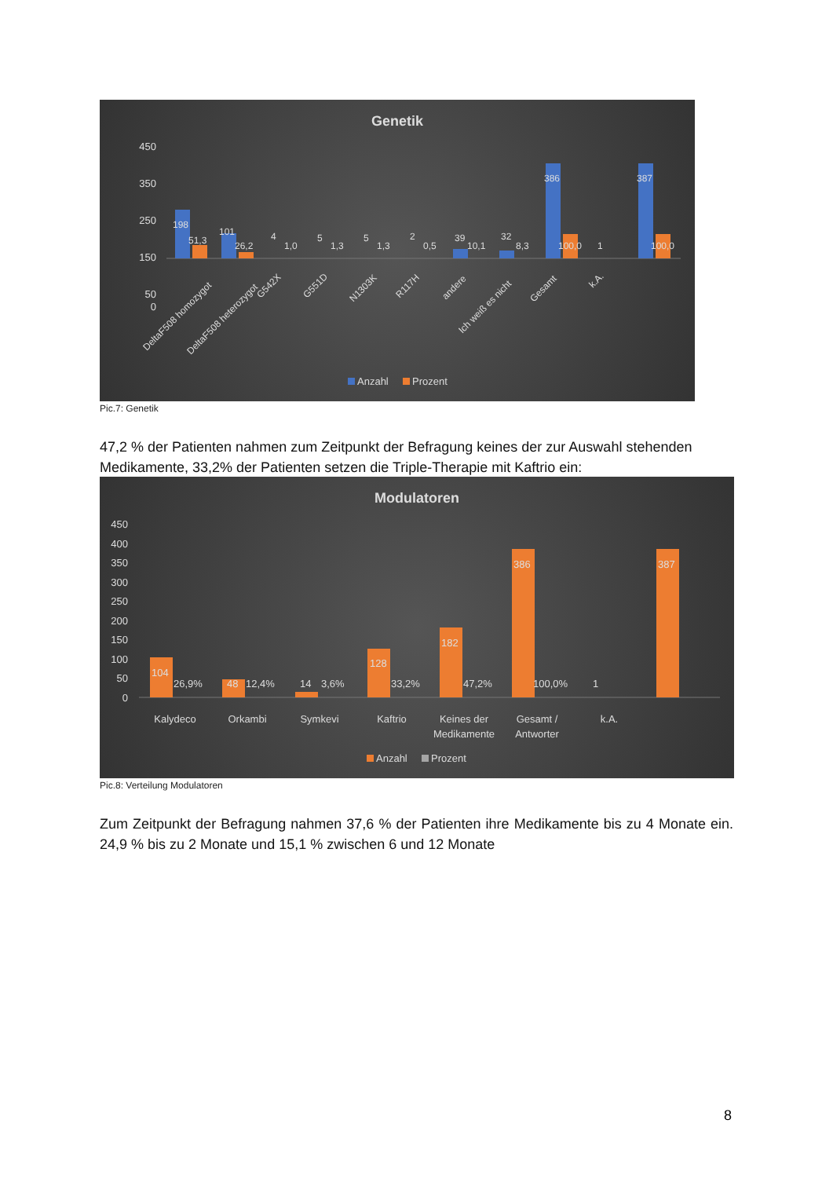Genetik
450
350
250
150
50
0
198
51,3
101
26,2
4
1,0
5
1,3
5
1,3
2
0,5
39
10,1
32
8,3
386
100,0
1
387
100,0
DeltaF508 homozygot
DeltaF508 heterozygot
G542X
G551D
N1303K
R117H
andere
Ich weiß es nicht
Gesamt
k.A.
Anzahl
Prozent
Pic.7: Genetik
47,2 % der Patienten nahmen zum Zeitpunkt der Befragung keines der zur Auswahl stehenden Medikamente, 33,2% der Patienten setzen die Triple-Therapie mit Kaftrio ein:
Modulatoren
450
400
350
300
250
200
150
100
50
0
104
26,9%
48
12,4%
14
3,6%
128
33,2%
182
47,2%
386
100,0%
1
387
Kalydeco
Orkambi
Symkevi
Kaftrio
Keines der
Medikamente
Gesamt /
Antworter
k.A.
Anzahl
Prozent
Pic.8: Verteilung Modulatoren
Zum Zeitpunkt der Befragung nahmen 37,6 % der Patienten ihre Medikamente bis zu 4 Monate ein. 24,9 % bis zu 2 Monate und 15,1 % zwischen 6 und 12 Monate
8